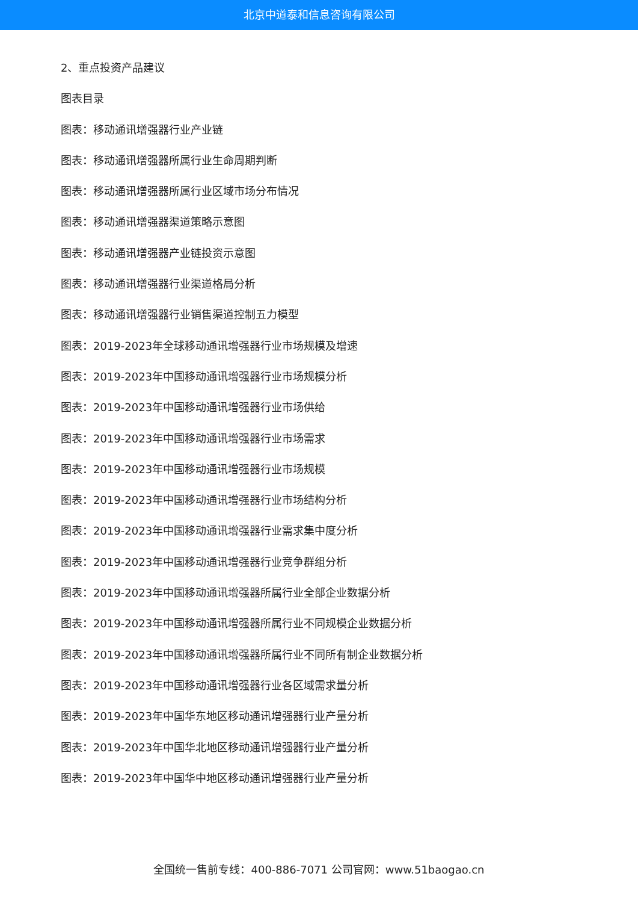北京中道泰和信息咨询有限公司
2、重点投资产品建议
图表目录
图表：移动通讯增强器行业产业链
图表：移动通讯增强器所属行业生命周期判断
图表：移动通讯增强器所属行业区域市场分布情况
图表：移动通讯增强器渠道策略示意图
图表：移动通讯增强器产业链投资示意图
图表：移动通讯增强器行业渠道格局分析
图表：移动通讯增强器行业销售渠道控制五力模型
图表：2019-2023年全球移动通讯增强器行业市场规模及增速
图表：2019-2023年中国移动通讯增强器行业市场规模分析
图表：2019-2023年中国移动通讯增强器行业市场供给
图表：2019-2023年中国移动通讯增强器行业市场需求
图表：2019-2023年中国移动通讯增强器行业市场规模
图表：2019-2023年中国移动通讯增强器行业市场结构分析
图表：2019-2023年中国移动通讯增强器行业需求集中度分析
图表：2019-2023年中国移动通讯增强器行业竞争群组分析
图表：2019-2023年中国移动通讯增强器所属行业全部企业数据分析
图表：2019-2023年中国移动通讯增强器所属行业不同规模企业数据分析
图表：2019-2023年中国移动通讯增强器所属行业不同所有制企业数据分析
图表：2019-2023年中国移动通讯增强器行业各区域需求量分析
图表：2019-2023年中国华东地区移动通讯增强器行业产量分析
图表：2019-2023年中国华北地区移动通讯增强器行业产量分析
图表：2019-2023年中国华中地区移动通讯增强器行业产量分析
全国统一售前专线：400-886-7071 公司官网：www.51baogao.cn